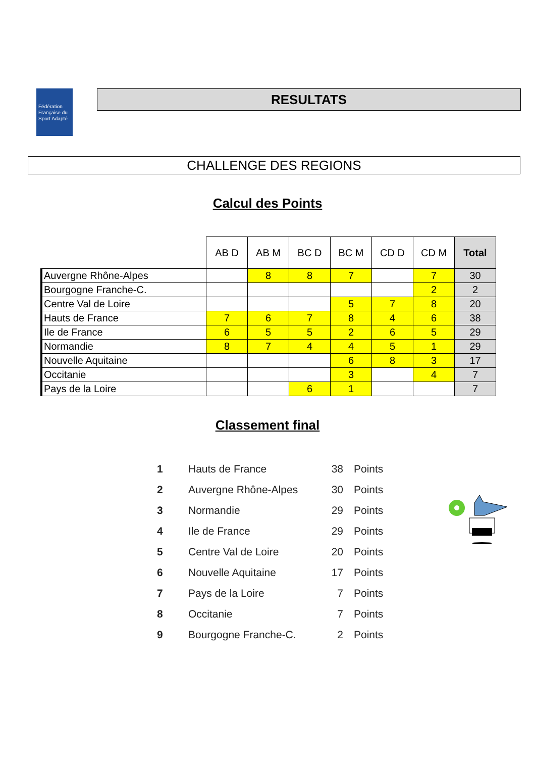Fédération Française du Sport Adapté
RESULTATS
CHALLENGE DES REGIONS
Calcul des Points
| | AB D | AB M | BC D | BC M | CD D | CD M | Total |
| --- | --- | --- | --- | --- | --- | --- | --- |
| Auvergne Rhône-Alpes | | 8 | 8 | 7 | | 7 | 30 |
| Bourgogne Franche-C. | | | | | | 2 | 2 |
| Centre Val de Loire | | | | 5 | 7 | 8 | 20 |
| Hauts de France | 7 | 6 | 7 | 8 | 4 | 6 | 38 |
| Ile de France | 6 | 5 | 5 | 2 | 6 | 5 | 29 |
| Normandie | 8 | 7 | 4 | 4 | 5 | 1 | 29 |
| Nouvelle Aquitaine | | | | 6 | 8 | 3 | 17 |
| Occitanie | | | | 3 | | 4 | 7 |
| Pays de la Loire | | | 6 | 1 | | | 7 |
Classement final
| 1 | Hauts de France | 38 | Points |
| 2 | Auvergne Rhône-Alpes | 30 | Points |
| 3 | Normandie | 29 | Points |
| 4 | Ile de France | 29 | Points |
| 5 | Centre Val de Loire | 20 | Points |
| 6 | Nouvelle Aquitaine | 17 | Points |
| 7 | Pays de la Loire | 7 | Points |
| 8 | Occitanie | 7 | Points |
| 9 | Bourgogne Franche-C. | 2 | Points |